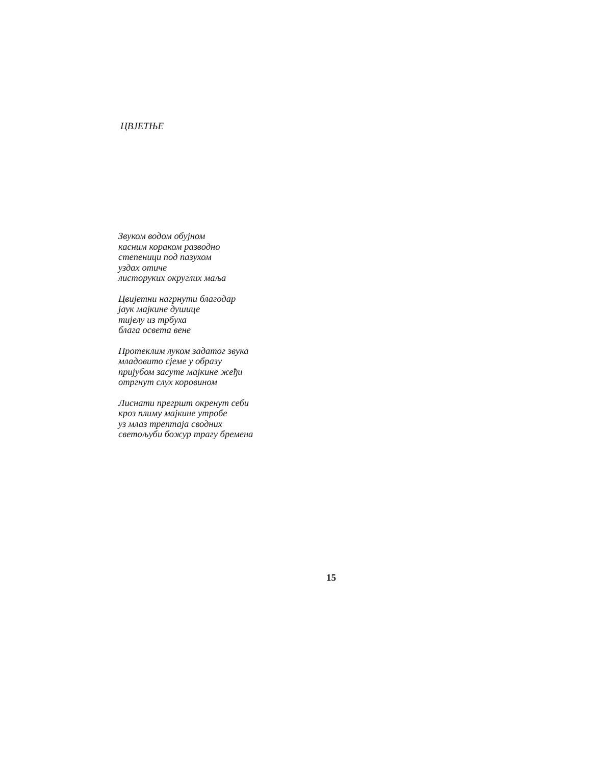ЦВЈЕТЊЕ
Звуком водом обујном
касним кораком разводно
степеници под пазухом
уздах отиче
листоруких округлих маља
Цвијетни нагрнути благодар
јаук мајкине душице
тијелу из трбуха
блага освета вене
Протеклим луком задатог звука
младовито сјеме у образу
пријубом засуте мајкине жеђи
отргнут слух коровином
Лиснати прегршт окренут себи
кроз плиму мајкине утробе
уз млаз трептаја сводних
светољуби божур трагу бремена
15